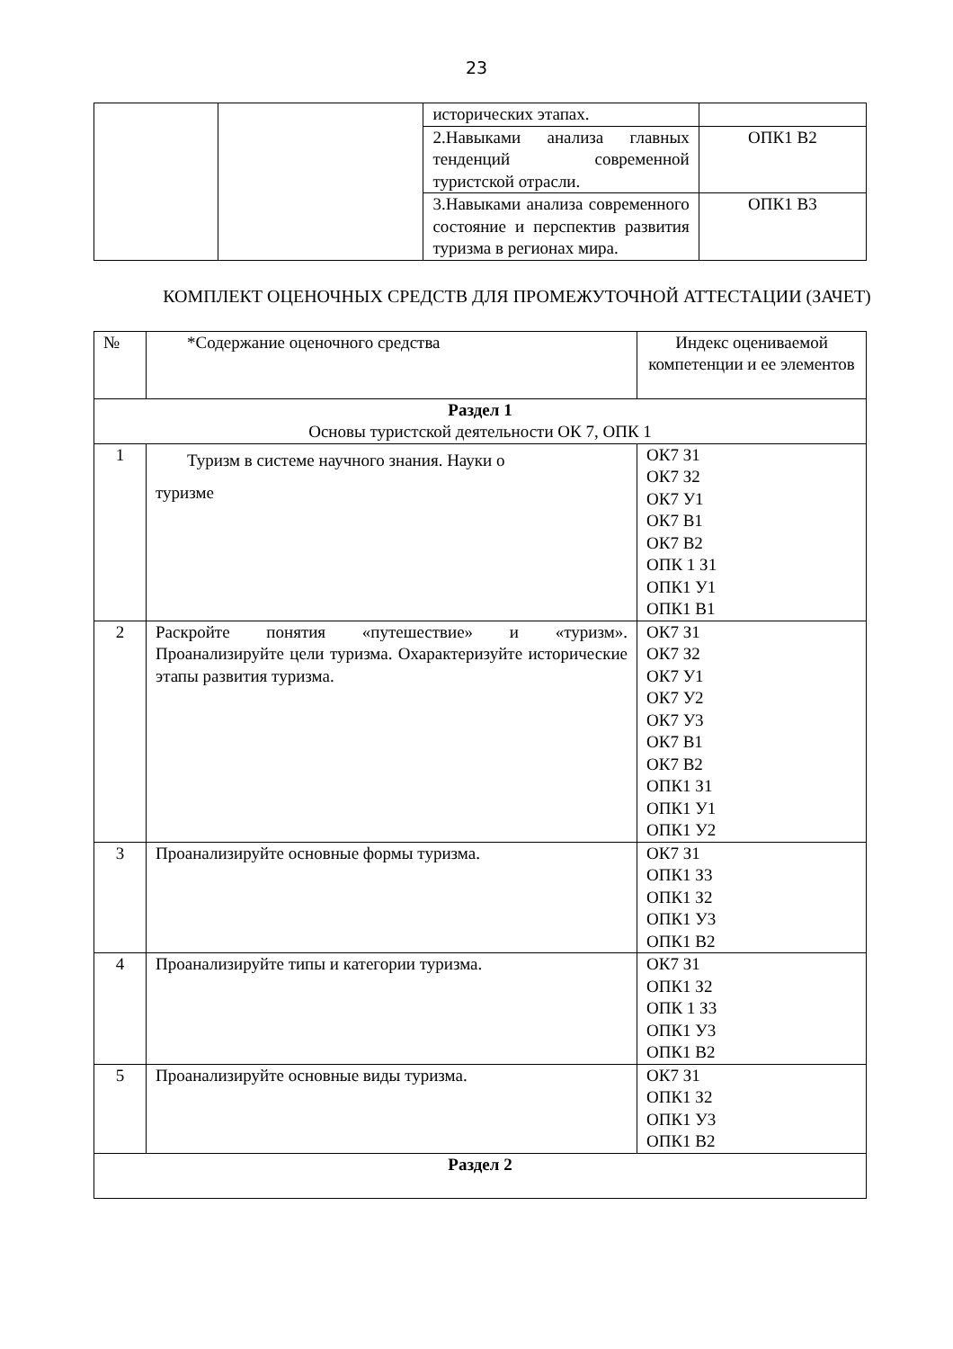23
| | | исторических этапах. | |
| | | 2.Навыками анализа главных тенденций современной туристской отрасли. | ОПК1 В2 |
| | | 3.Навыками анализа современного состояние и перспектив развития туризма в регионах мира. | ОПК1 В3 |
КОМПЛЕКТ ОЦЕНОЧНЫХ СРЕДСТВ ДЛЯ ПРОМЕЖУТОЧНОЙ АТТЕСТАЦИИ (ЗАЧЕТ)
| № | *Содержание оценочного средства | Индекс оцениваемой компетенции и ее элементов |
| Раздел 1 Основы туристской деятельности ОК 7, ОПК 1 | | |
| 1 | Туризм в системе научного знания. Науки о туризме | ОК7 З1 ОК7 З2 ОК7 У1 ОК7 В1 ОК7 В2 ОПК 1 З1 ОПК1 У1 ОПК1 В1 |
| 2 | Раскройте понятия «путешествие» и «туризм». Проанализируйте цели туризма. Охарактеризуйте исторические этапы развития туризма. | ОК7 З1 ОК7 З2 ОК7 У1 ОК7 У2 ОК7 У3 ОК7 В1 ОК7 В2 ОПК1 З1 ОПК1 У1 ОПК1 У2 |
| 3 | Проанализируйте основные формы туризма. | ОК7 З1 ОПК1 З3 ОПК1 З2 ОПК1 У3 ОПК1 В2 |
| 4 | Проанализируйте типы и категории туризма. | ОК7 З1 ОПК1 З2 ОПК 1 З3 ОПК1 У3 ОПК1 В2 |
| 5 | Проанализируйте основные виды туризма. | ОК7 З1 ОПК1 З2 ОПК1 У3 ОПК1 В2 |
| Раздел 2 | | |